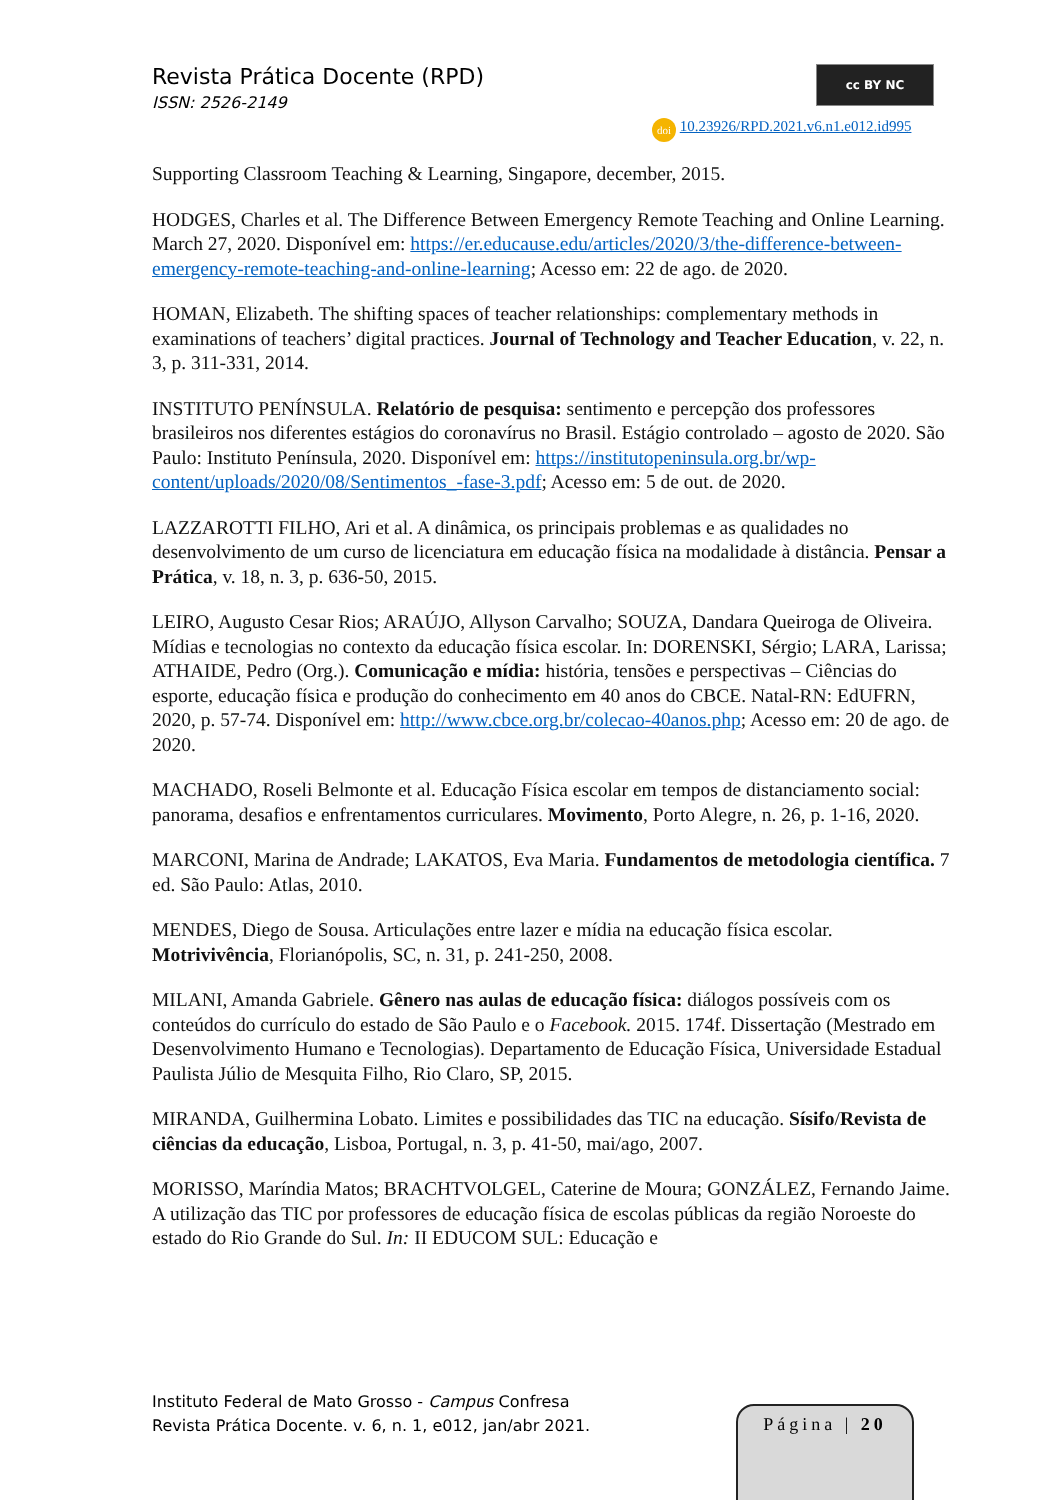Revista Prática Docente (RPD)
ISSN: 2526-2149
cc BY NC
doi 10.23926/RPD.2021.v6.n1.e012.id995
Supporting Classroom Teaching & Learning, Singapore, december, 2015.
HODGES, Charles et al. The Difference Between Emergency Remote Teaching and Online Learning. March 27, 2020. Disponível em: https://er.educause.edu/articles/2020/3/the-difference-between-emergency-remote-teaching-and-online-learning; Acesso em: 22 de ago. de 2020.
HOMAN, Elizabeth. The shifting spaces of teacher relationships: complementary methods in examinations of teachers’ digital practices. Journal of Technology and Teacher Education, v. 22, n. 3, p. 311-331, 2014.
INSTITUTO PENÍNSULA. Relatório de pesquisa: sentimento e percepção dos professores brasileiros nos diferentes estágios do coronavírus no Brasil. Estágio controlado – agosto de 2020. São Paulo: Instituto Península, 2020. Disponível em: https://institutopeninsula.org.br/wp-content/uploads/2020/08/Sentimentos_-fase-3.pdf; Acesso em: 5 de out. de 2020.
LAZZAROTTI FILHO, Ari et al. A dinâmica, os principais problemas e as qualidades no desenvolvimento de um curso de licenciatura em educação física na modalidade à distância. Pensar a Prática, v. 18, n. 3, p. 636-50, 2015.
LEIRO, Augusto Cesar Rios; ARAÚJO, Allyson Carvalho; SOUZA, Dandara Queiroga de Oliveira. Mídias e tecnologias no contexto da educação física escolar. In: DORENSKI, Sérgio; LARA, Larissa; ATHAIDE, Pedro (Org.). Comunicação e mídia: história, tensões e perspectivas – Ciências do esporte, educação física e produção do conhecimento em 40 anos do CBCE. Natal-RN: EdUFRN, 2020, p. 57-74. Disponível em: http://www.cbce.org.br/colecao-40anos.php; Acesso em: 20 de ago. de 2020.
MACHADO, Roseli Belmonte et al. Educação Física escolar em tempos de distanciamento social: panorama, desafios e enfrentamentos curriculares. Movimento, Porto Alegre, n. 26, p. 1-16, 2020.
MARCONI, Marina de Andrade; LAKATOS, Eva Maria. Fundamentos de metodologia científica. 7 ed. São Paulo: Atlas, 2010.
MENDES, Diego de Sousa. Articulações entre lazer e mídia na educação física escolar. Motrivivência, Florianópolis, SC, n. 31, p. 241-250, 2008.
MILANI, Amanda Gabriele. Gênero nas aulas de educação física: diálogos possíveis com os conteúdos do currículo do estado de São Paulo e o Facebook. 2015. 174f. Dissertação (Mestrado em Desenvolvimento Humano e Tecnologias). Departamento de Educação Física, Universidade Estadual Paulista Júlio de Mesquita Filho, Rio Claro, SP, 2015.
MIRANDA, Guilhermina Lobato. Limites e possibilidades das TIC na educação. Sísifo/Revista de ciências da educação, Lisboa, Portugal, n. 3, p. 41-50, mai/ago, 2007.
MORISSO, Maríndia Matos; BRACHTVOLGEL, Caterine de Moura; GONZÁLEZ, Fernando Jaime. A utilização das TIC por professores de educação física de escolas públicas da região Noroeste do estado do Rio Grande do Sul. In: II EDUCOM SUL: Educação e
Instituto Federal de Mato Grosso - Campus Confresa
Revista Prática Docente. v. 6, n. 1, e012, jan/abr 2021.
Página | 20